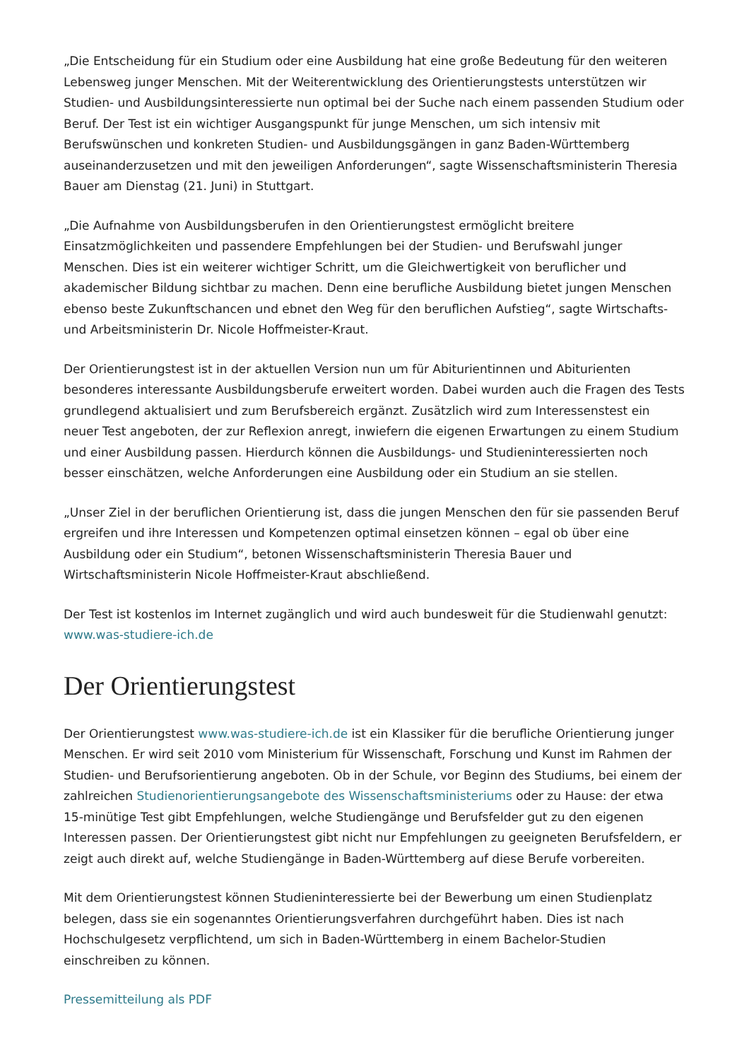„Die Entscheidung für ein Studium oder eine Ausbildung hat eine große Bedeutung für den weiteren Lebensweg junger Menschen. Mit der Weiterentwicklung des Orientierungstests unterstützen wir Studien- und Ausbildungsinteressierte nun optimal bei der Suche nach einem passenden Studium oder Beruf. Der Test ist ein wichtiger Ausgangspunkt für junge Menschen, um sich intensiv mit Berufswünschen und konkreten Studien- und Ausbildungsgängen in ganz Baden-Württemberg auseinanderzusetzen und mit den jeweiligen Anforderungen“, sagte Wissenschaftsministerin Theresia Bauer am Dienstag (21. Juni) in Stuttgart.
„Die Aufnahme von Ausbildungsberufen in den Orientierungstest ermöglicht breitere Einsatzmöglichkeiten und passendere Empfehlungen bei der Studien- und Berufswahl junger Menschen. Dies ist ein weiterer wichtiger Schritt, um die Gleichwertigkeit von beruflicher und akademischer Bildung sichtbar zu machen. Denn eine berufliche Ausbildung bietet jungen Menschen ebenso beste Zukunftschancen und ebnet den Weg für den beruflichen Aufstieg“, sagte Wirtschafts- und Arbeitsministerin Dr. Nicole Hoffmeister-Kraut.
Der Orientierungstest ist in der aktuellen Version nun um für Abiturientinnen und Abiturienten besonderes interessante Ausbildungsberufe erweitert worden. Dabei wurden auch die Fragen des Tests grundlegend aktualisiert und zum Berufsbereich ergänzt. Zusätzlich wird zum Interessenstest ein neuer Test angeboten, der zur Reflexion anregt, inwiefern die eigenen Erwartungen zu einem Studium und einer Ausbildung passen. Hierdurch können die Ausbildungs- und Studieninteressierten noch besser einschätzen, welche Anforderungen eine Ausbildung oder ein Studium an sie stellen.
„Unser Ziel in der beruflichen Orientierung ist, dass die jungen Menschen den für sie passenden Beruf ergreifen und ihre Interessen und Kompetenzen optimal einsetzen können – egal ob über eine Ausbildung oder ein Studium“, betonen Wissenschaftsministerin Theresia Bauer und Wirtschaftsministerin Nicole Hoffmeister-Kraut abschließend.
Der Test ist kostenlos im Internet zugänglich und wird auch bundesweit für die Studienwahl genutzt: www.was-studiere-ich.de
Der Orientierungstest
Der Orientierungstest www.was-studiere-ich.de ist ein Klassiker für die berufliche Orientierung junger Menschen. Er wird seit 2010 vom Ministerium für Wissenschaft, Forschung und Kunst im Rahmen der Studien- und Berufsorientierung angeboten. Ob in der Schule, vor Beginn des Studiums, bei einem der zahlreichen Studienorientierungsangebote des Wissenschaftsministeriums oder zu Hause: der etwa 15-minütige Test gibt Empfehlungen, welche Studiengänge und Berufsfelder gut zu den eigenen Interessen passen. Der Orientierungstest gibt nicht nur Empfehlungen zu geeigneten Berufsfeldern, er zeigt auch direkt auf, welche Studiengänge in Baden-Württemberg auf diese Berufe vorbereiten.
Mit dem Orientierungstest können Studieninteressierte bei der Bewerbung um einen Studienplatz belegen, dass sie ein sogenanntes Orientierungsverfahren durchgeführt haben. Dies ist nach Hochschulgesetz verpflichtend, um sich in Baden-Württemberg in einem Bachelor-Studien einschreiben zu können.
Pressemitteilung als PDF